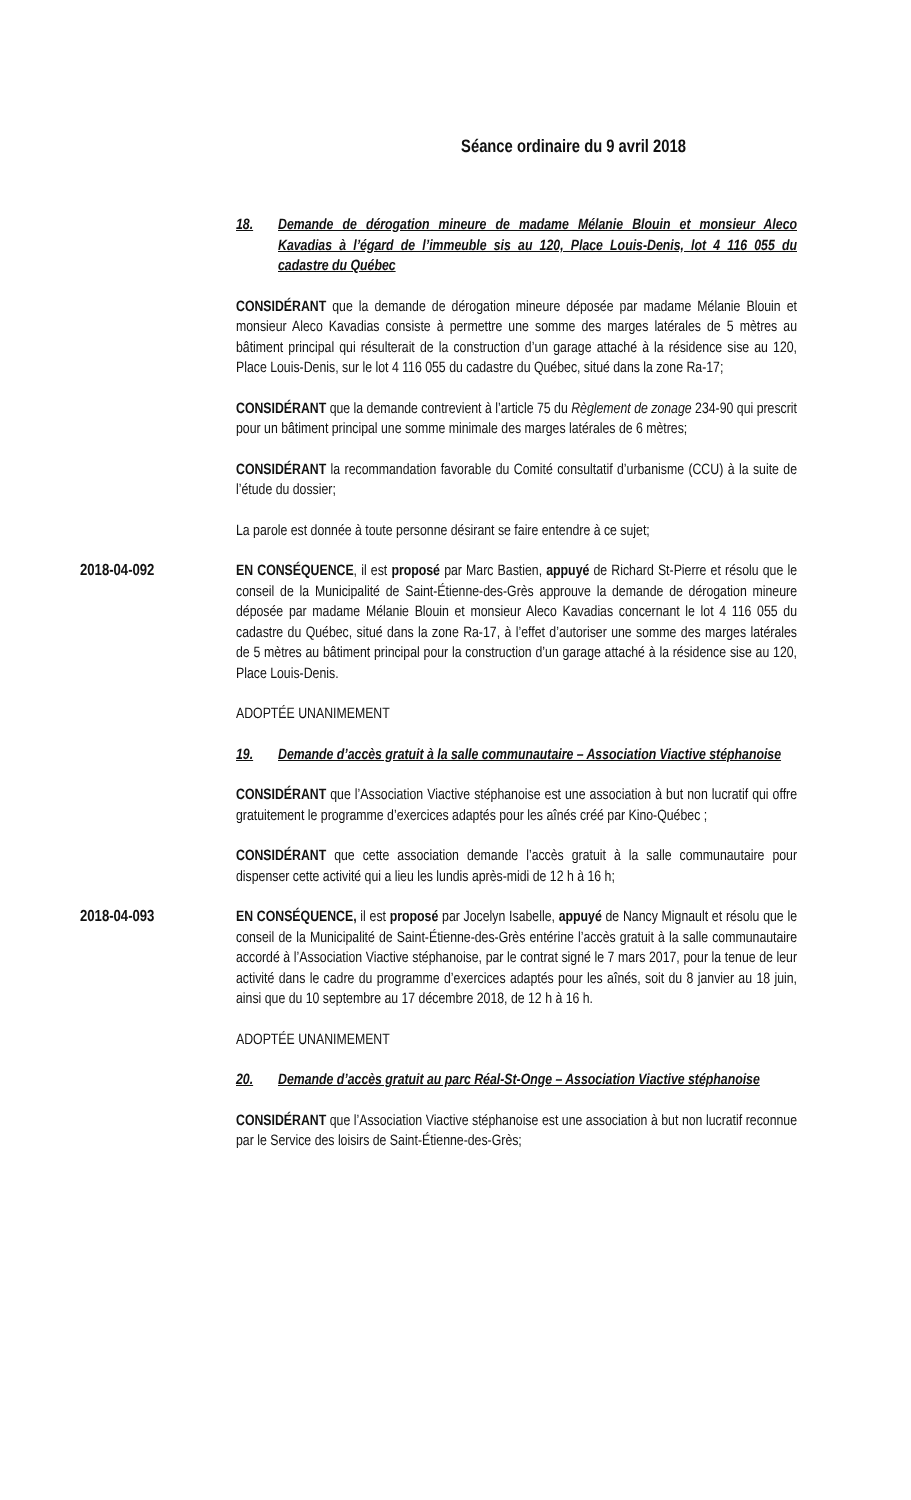Séance ordinaire du 9 avril 2018
18. Demande de dérogation mineure de madame Mélanie Blouin et monsieur Aleco Kavadias à l’égard de l’immeuble sis au 120, Place Louis-Denis, lot 4 116 055 du cadastre du Québec
CONSIDÉRANT que la demande de dérogation mineure déposée par madame Mélanie Blouin et monsieur Aleco Kavadias consiste à permettre une somme des marges latérales de 5 mètres au bâtiment principal qui résulterait de la construction d’un garage attaché à la résidence sise au 120, Place Louis-Denis, sur le lot 4 116 055 du cadastre du Québec, situé dans la zone Ra-17;
CONSIDÉRANT que la demande contrevient à l’article 75 du Règlement de zonage 234-90 qui prescrit pour un bâtiment principal une somme minimale des marges latérales de 6 mètres;
CONSIDÉRANT la recommandation favorable du Comité consultatif d’urbanisme (CCU) à la suite de l’étude du dossier;
La parole est donnée à toute personne désirant se faire entendre à ce sujet;
2018-04-092 EN CONSÉQUENCE, il est proposé par Marc Bastien, appuyé de Richard St-Pierre et résolu que le conseil de la Municipalité de Saint-Étienne-des-Grès approuve la demande de dérogation mineure déposée par madame Mélanie Blouin et monsieur Aleco Kavadias concernant le lot 4 116 055 du cadastre du Québec, situé dans la zone Ra-17, à l’effet d’autoriser une somme des marges latérales de 5 mètres au bâtiment principal pour la construction d’un garage attaché à la résidence sise au 120, Place Louis-Denis.
ADOPTÉE UNANIMEMENT
19. Demande d’accès gratuit à la salle communautaire – Association Viactive stéphanoise
CONSIDÉRANT que l’Association Viactive stéphanoise est une association à but non lucratif qui offre gratuitement le programme d’exercices adaptés pour les aînés créé par Kino-Québec ;
CONSIDÉRANT que cette association demande l’accès gratuit à la salle communautaire pour dispenser cette activité qui a lieu les lundis après-midi de 12 h à 16 h;
2018-04-093 EN CONSÉQUENCE, il est proposé par Jocelyn Isabelle, appuyé de Nancy Mignault et résolu que le conseil de la Municipalité de Saint-Étienne-des-Grès entérine l’accès gratuit à la salle communautaire accordé à l’Association Viactive stéphanoise, par le contrat signé le 7 mars 2017, pour la tenue de leur activité dans le cadre du programme d’exercices adaptés pour les aînés, soit du 8 janvier au 18 juin, ainsi que du 10 septembre au 17 décembre 2018, de 12 h à 16 h.
ADOPTÉE UNANIMEMENT
20. Demande d’accès gratuit au parc Réal-St-Onge – Association Viactive stéphanoise
CONSIDÉRANT que l’Association Viactive stéphanoise est une association à but non lucratif reconnue par le Service des loisirs de Saint-Étienne-des-Grès;